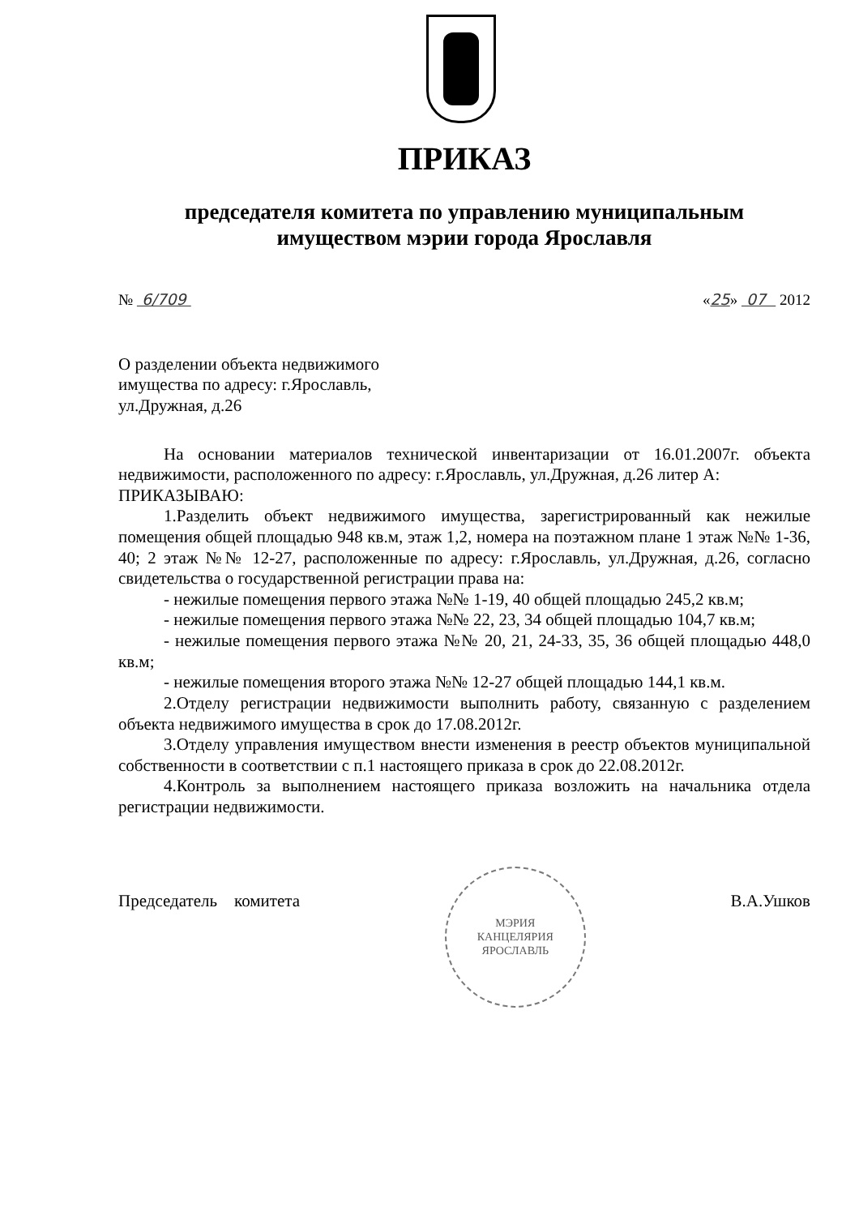ПРИКАЗ
председателя комитета по управлению муниципальным
имуществом мэрии города Ярославля
№ 6/709 «25» 07 2012
О разделении объекта недвижимого
имущества по адресу: г.Ярославль,
ул.Дружная, д.26
На основании материалов технической инвентаризации от 16.01.2007г. объекта недвижимости, расположенного по адресу: г.Ярославль, ул.Дружная, д.26 литер А:
ПРИКАЗЫВАЮ:
1.Разделить объект недвижимого имущества, зарегистрированный как нежилые помещения общей площадью 948 кв.м, этаж 1,2, номера на поэтажном плане 1 этаж №№ 1-36, 40; 2 этаж №№ 12-27, расположенные по адресу: г.Ярославль, ул.Дружная, д.26, согласно свидетельства о государственной регистрации права на:
- нежилые помещения первого этажа №№ 1-19, 40 общей площадью 245,2 кв.м;
- нежилые помещения первого этажа №№ 22, 23, 34 общей площадью 104,7 кв.м;
- нежилые помещения первого этажа №№ 20, 21, 24-33, 35, 36 общей площадью 448,0 кв.м;
- нежилые помещения второго этажа №№ 12-27 общей площадью 144,1 кв.м.
2.Отделу регистрации недвижимости выполнить работу, связанную с разделением объекта недвижимого имущества в срок до 17.08.2012г.
3.Отделу управления имуществом внести изменения в реестр объектов муниципальной собственности в соответствии с п.1 настоящего приказа в срок до 22.08.2012г.
4.Контроль за выполнением настоящего приказа возложить на начальника отдела регистрации недвижимости.
Председатель комитета
МЭРИЯ
КАНЦЕЛЯРИЯ
ЯРОСЛАВЛЬ
В.А.Ушков